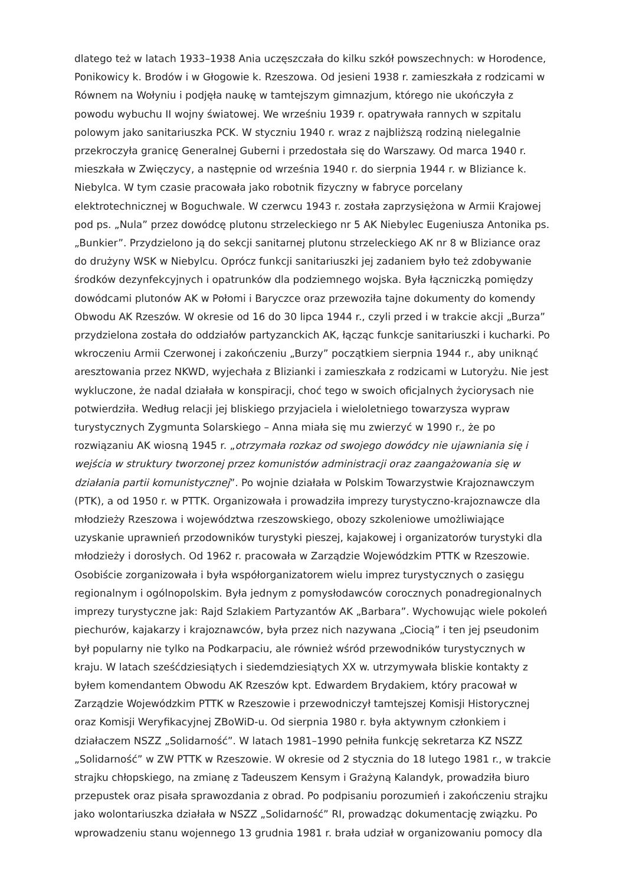dlatego też w latach 1933–1938 Ania uczęszczała do kilku szkół powszechnych: w Horodence, Ponikowicy k. Brodów i w Głogowie k. Rzeszowa. Od jesieni 1938 r. zamieszkała z rodzicami w Równem na Wołyniu i podjęła naukę w tamtejszym gimnazjum, którego nie ukończyła z powodu wybuchu II wojny światowej. We wrześniu 1939 r. opatrywała rannych w szpitalu polowym jako sanitariuszka PCK. W styczniu 1940 r. wraz z najbliższą rodziną nielegalnie przekroczyła granicę Generalnej Guberni i przedostała się do Warszawy. Od marca 1940 r. mieszkała w Zwięczycy, a następnie od września 1940 r. do sierpnia 1944 r. w Bliziance k. Niebylca. W tym czasie pracowała jako robotnik fizyczny w fabryce porcelany elektrotechnicznej w Boguchwale. W czerwcu 1943 r. została zaprzysiężona w Armii Krajowej pod ps. „Nula” przez dowódcę plutonu strzeleckiego nr 5 AK Niebylec Eugeniusza Antonika ps. „Bunkier”. Przydzielono ją do sekcji sanitarnej plutonu strzeleckiego AK nr 8 w Bliziance oraz do drużyny WSK w Niebylcu. Oprócz funkcji sanitariuszki jej zadaniem było też zdobywanie środków dezynfekcyjnych i opatrunków dla podziemnego wojska. Była łączniczką pomiędzy dowódcami plutonów AK w Połomi i Baryczce oraz przewoziła tajne dokumenty do komendy Obwodu AK Rzeszów. W okresie od 16 do 30 lipca 1944 r., czyli przed i w trakcie akcji „Burza” przydzielona została do oddziałów partyzanckich AK, łącząc funkcje sanitariuszki i kucharki. Po wkroczeniu Armii Czerwonej i zakończeniu „Burzy” początkiem sierpnia 1944 r., aby uniknąć aresztowania przez NKWD, wyjechała z Blizianki i zamieszkała z rodzicami w Lutoryżu. Nie jest wykluczone, że nadal działała w konspiracji, choć tego w swoich oficjalnych życiorysach nie potwierdziła. Według relacji jej bliskiego przyjaciela i wieloletniego towarzysza wypraw turystycznych Zygmunta Solarskiego – Anna miała się mu zwierzyć w 1990 r., że po rozwiązaniu AK wiosną 1945 r. „otrzymała rozkaz od swojego dowódcy nie ujawniania się i wejścia w struktury tworzonej przez komunistów administracji oraz zaangażowania się w działania partii komunistycznej”. Po wojnie działała w Polskim Towarzystwie Krajoznawczym (PTK), a od 1950 r. w PTTK. Organizowała i prowadziła imprezy turystyczno-krajoznawcze dla młodzieży Rzeszowa i województwa rzeszowskiego, obozy szkoleniowe umożliwiające uzyskanie uprawnień przodowników turystyki pieszej, kajakowej i organizatorów turystyki dla młodzieży i dorosłych. Od 1962 r. pracowała w Zarządzie Wojewódzkim PTTK w Rzeszowie. Osobiście zorganizowała i była współorganizatorem wielu imprez turystycznych o zasięgu regionalnym i ogólnopolskim. Była jednym z pomysłodawców corocznych ponadregionalnych imprezy turystyczne jak: Rajd Szlakiem Partyzantów AK „Barbara”. Wychowując wiele pokoleń piechurów, kajakarzy i krajoznawców, była przez nich nazywana „Ciocią” i ten jej pseudonim był popularny nie tylko na Podkarpaciu, ale również wśród przewodników turystycznych w kraju. W latach sześćdziesiątych i siedemdziesiątych XX w. utrzymywała bliskie kontakty z byłem komendantem Obwodu AK Rzeszów kpt. Edwardem Brydakiem, który pracował w Zarządzie Wojewódzkim PTTK w Rzeszowie i przewodniczył tamtejszej Komisji Historycznej oraz Komisji Weryfikacyjnej ZBoWiD-u. Od sierpnia 1980 r. była aktywnym członkiem i działaczem NSZZ „Solidarność”. W latach 1981–1990 pełniła funkcję sekretarza KZ NSZZ „Solidarność” w ZW PTTK w Rzeszowie. W okresie od 2 stycznia do 18 lutego 1981 r., w trakcie strajku chłopskiego, na zmianę z Tadeuszem Kensym i Grażyną Kalandyk, prowadziła biuro przepustek oraz pisała sprawozdania z obrad. Po podpisaniu porozumień i zakończeniu strajku jako wolontariuszka działała w NSZZ „Solidarność” RI, prowadząc dokumentację związku. Po wprowadzeniu stanu wojennego 13 grudnia 1981 r. brała udział w organizowaniu pomocy dla